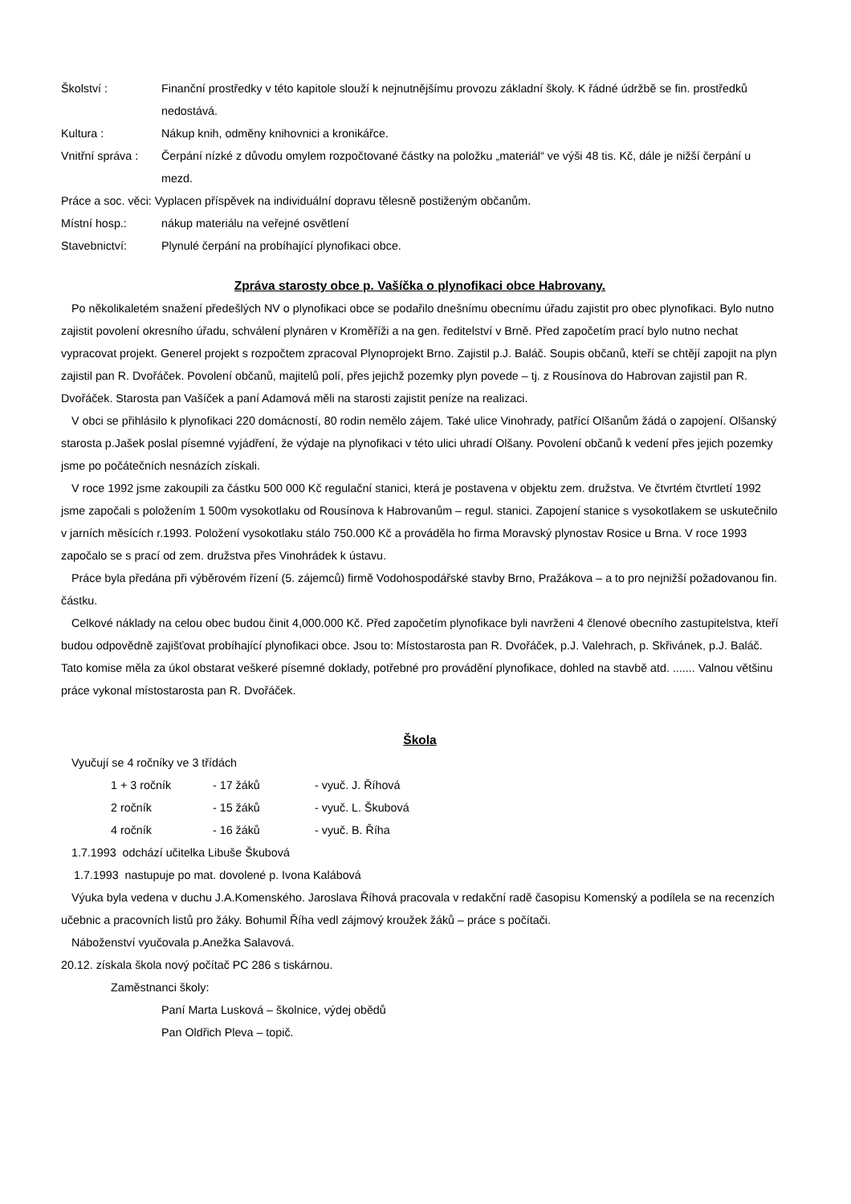Školství : Finanční prostředky v této kapitole slouží k nejnutnějšímu provozu základní školy. K řádné údržbě se fin. prostředků nedostává.
Kultura : Nákup knih, odměny knihovnici a kronikářce.
Vnitřní správa :
Čerpání nízké z důvodu omylem rozpočtované částky na položku „materiál“ ve výši 48 tis. Kč, dále je nižší čerpání u mezd.
Práce a soc. věci: Vyplacen příspěvek na individuální dopravu tělesně postiženým občanům.
Místní hosp.: nákup materiálu na veřejné osvětlení
Stavebnictví: Plynulé čerpání na probíhající plynofikaci obce.
Zpráva starosty obce p. Vašíčka o plynofikaci obce Habrovany.
Po několikaletém snažení předešlých NV o plynofikaci obce se podařilo dnešnímu obecnímu úřadu zajistit pro obec plynofikaci. Bylo nutno zajistit povolení okresního úřadu, schválení plynáren v Kroměříži a na gen. ředitelství v Brně. Před započetím prací bylo nutno nechat vypracovat projekt. Generel projekt s rozpočtem zpracoval Plynoprojekt Brno. Zajistil p.J. Baláč. Soupis občanů, kteří se chtějí zapojit na plyn zajistil pan R. Dvořáček. Povolení občanů, majitelů polí, přes jejichž pozemky plyn povede – tj. z Rousínova do Habrovan zajistil pan R. Dvořáček. Starosta pan Vašíček a paní Adamová měli na starosti zajistit peníze na realizaci.
V obci se přihlásilo k plynofikaci 220 domácností, 80 rodin nemělo zájem. Také ulice Vinohrady, patřící Olšanům žádá o zapojení. Olšanský starosta p.Jašek poslal písemné vyjádření, že výdaje na plynofikaci v této ulici uhradí Olšany. Povolení občanů k vedení přes jejich pozemky jsme po počátečních nesnázích získali.
V roce 1992 jsme zakoupili za částku 500 000 Kč regulační stanici, která je postavena v objektu zem. družstva. Ve čtvrtém čtvrtletí 1992 jsme započali s položením 1 500m vysokotlaku od Rousínova k Habrovanům – regul. stanici. Zapojení stanice s vysokotlakem se uskutečnilo v jarních měsících r.1993. Položení vysokotlaku stálo 750.000 Kč a prováděla ho firma Moravský plynostav Rosice u Brna. V roce 1993 započalo se s prací od zem. družstva přes Vinohrádek k ústavu.
Práce byla předána při výběrovém řízení (5. zájemců) firmě Vodohospodářské stavby Brno, Pražákova – a to pro nejnižší požadovanou fin. částku.
Celkové náklady na celou obec budou činit 4,000.000 Kč. Před započetím plynofikace byli navrženi 4 členové obecního zastupitelstva, kteří budou odpovědně zajišťovat probíhající plynofikaci obce. Jsou to: Místostarosta pan R. Dvořáček, p.J. Valehrach, p. Skřivánek, p.J. Baláč. Tato komise měla za úkol obstarat veškeré písemné doklady, potřebné pro provádění plynofikace, dohled na stavbě atd. ....... Valnou většinu práce vykonal místostarosta pan R. Dvořáček.
Škola
Vyučují se 4 ročníky ve 3 třídách
1 + 3 ročník - 17 žáků - vyuč. J. Říhová
2 ročník - 15 žáků - vyuč. L. Škubová
4 ročník - 16 žáků - vyuč. B. Říha
1.7.1993 odchází učitelka Libuše Škubová
1.7.1993 nastupuje po mat. dovolené p. Ivona Kalábová
Výuka byla vedena v duchu J.A.Komenského. Jaroslava Říhová pracovala v redakční radě časopisu Komenský a podílela se na recenzích učebnic a pracovních listů pro žáky. Bohumil Říha vedl zájmový kroužek žáků – práce s počítači.
Náboženství vyučovala p.Anežka Salavová.
20.12. získala škola nový počítač PC 286 s tiskárnou.
Zaměstnanci školy:
Paní Marta Lusková – školnice, výdej obědů
Pan Oldřich Pleva – topič.